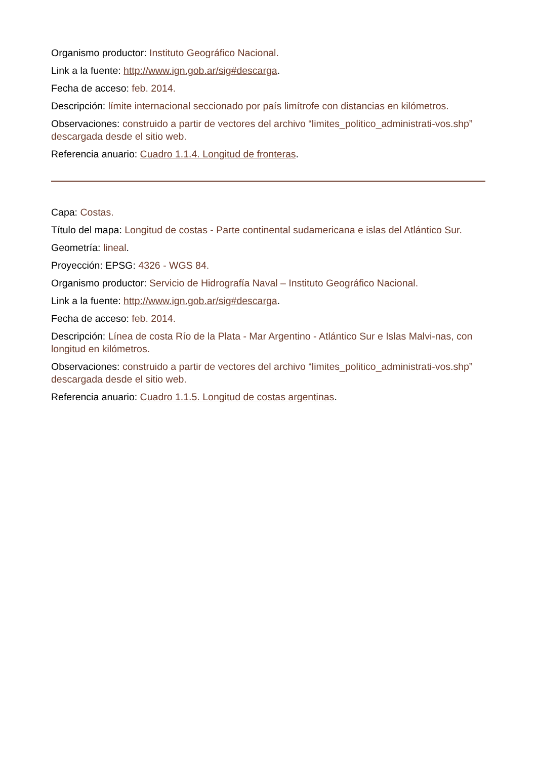Organismo productor: Instituto Geográfico Nacional.
Link a la fuente: http://www.ign.gob.ar/sig#descarga.
Fecha de acceso: feb. 2014.
Descripción: límite internacional seccionado por país limítrofe con distancias en kilómetros.
Observaciones: construido a partir de vectores del archivo “limites_politico_administrati-vos.shp” descargada desde el sitio web.
Referencia anuario: Cuadro 1.1.4. Longitud de fronteras.
Capa: Costas.
Título del mapa: Longitud de costas - Parte continental sudamericana e islas del Atlántico Sur.
Geometría: lineal.
Proyección: EPSG: 4326 - WGS 84.
Organismo productor: Servicio de Hidrografía Naval – Instituto Geográfico Nacional.
Link a la fuente: http://www.ign.gob.ar/sig#descarga.
Fecha de acceso: feb. 2014.
Descripción: Línea de costa Río de la Plata - Mar Argentino - Atlántico Sur e Islas Malvi-nas, con longitud en kilómetros.
Observaciones: construido a partir de vectores del archivo “limites_politico_administrati-vos.shp” descargada desde el sitio web.
Referencia anuario: Cuadro 1.1.5. Longitud de costas argentinas.